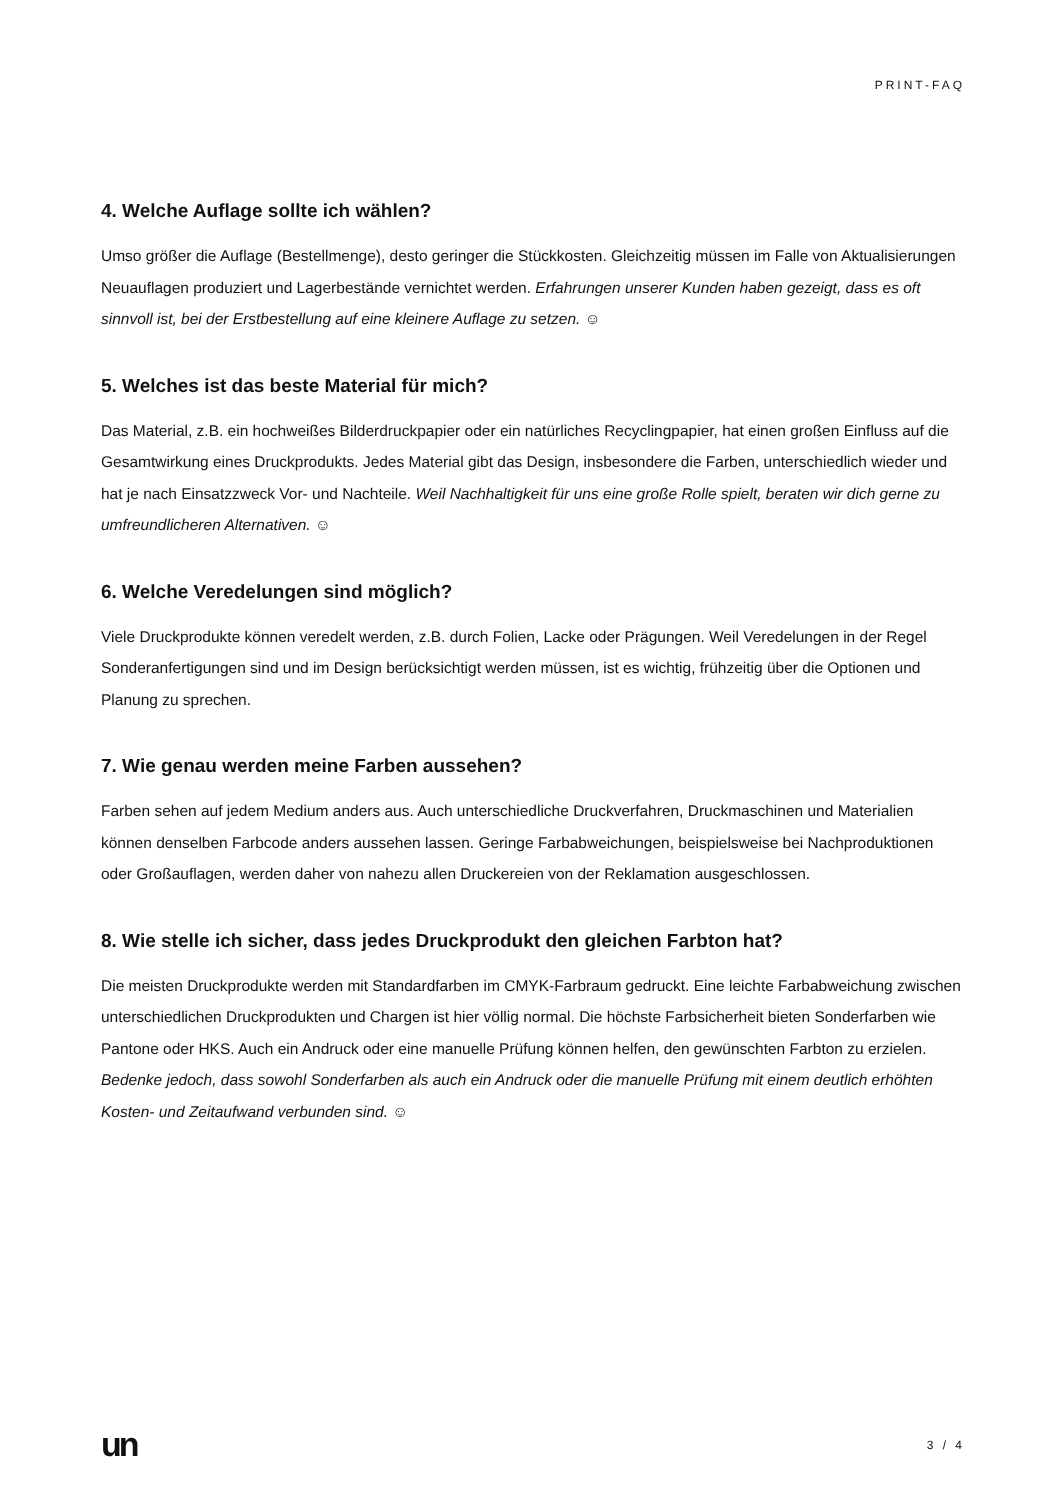PRINT-FAQ
4. Welche Auflage sollte ich wählen?
Umso größer die Auflage (Bestellmenge), desto geringer die Stückkosten. Gleichzeitig müssen im Falle von Aktualisierungen Neuauflagen produziert und Lagerbestände vernichtet werden. Erfahrungen unserer Kunden haben gezeigt, dass es oft sinnvoll ist, bei der Erstbestellung auf eine kleinere Auflage zu setzen. ☺
5. Welches ist das beste Material für mich?
Das Material, z.B. ein hochweißes Bilderdruckpapier oder ein natürliches Recyclingpapier, hat einen großen Einfluss auf die Gesamtwirkung eines Druckprodukts. Jedes Material gibt das Design, insbesondere die Farben, unterschiedlich wieder und hat je nach Einsatzzweck Vor- und Nachteile. Weil Nachhaltigkeit für uns eine große Rolle spielt, beraten wir dich gerne zu umfreundlicheren Alternativen. ☺
6. Welche Veredelungen sind möglich?
Viele Druckprodukte können veredelt werden, z.B. durch Folien, Lacke oder Prägungen. Weil Veredelungen in der Regel Sonderanfertigungen sind und im Design berücksichtigt werden müssen, ist es wichtig, frühzeitig über die Optionen und Planung zu sprechen.
7. Wie genau werden meine Farben aussehen?
Farben sehen auf jedem Medium anders aus. Auch unterschiedliche Druckverfahren, Druckmaschinen und Materialien können denselben Farbcode anders aussehen lassen. Geringe Farbabweichungen, beispielsweise bei Nachproduktionen oder Großauflagen, werden daher von nahezu allen Druckereien von der Reklamation ausgeschlossen.
8. Wie stelle ich sicher, dass jedes Druckprodukt den gleichen Farbton hat?
Die meisten Druckprodukte werden mit Standardfarben im CMYK-Farbraum gedruckt. Eine leichte Farbabweichung zwischen unterschiedlichen Druckprodukten und Chargen ist hier völlig normal. Die höchste Farbsicherheit bieten Sonderfarben wie Pantone oder HKS. Auch ein Andruck oder eine manuelle Prüfung können helfen, den gewünschten Farbton zu erzielen. Bedenke jedoch, dass sowohl Sonderfarben als auch ein Andruck oder die manuelle Prüfung mit einem deutlich erhöhten Kosten- und Zeitaufwand verbunden sind. ☺
un 3 / 4